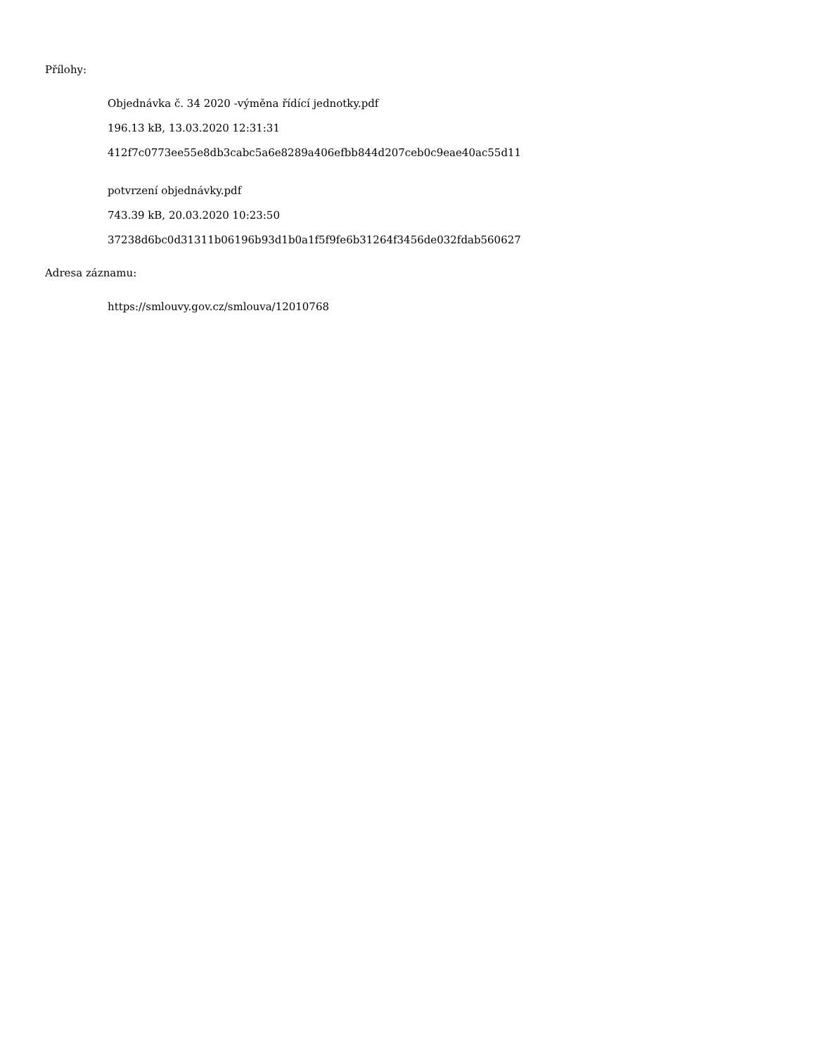Přílohy:
Objednávka č. 34 2020 -výměna řídící jednotky.pdf
196.13 kB, 13.03.2020 12:31:31
412f7c0773ee55e8db3cabc5a6e8289a406efbb844d207ceb0c9eae40ac55d11
potvrzení objednávky.pdf
743.39 kB, 20.03.2020 10:23:50
37238d6bc0d31311b06196b93d1b0a1f5f9fe6b31264f3456de032fdab560627
Adresa záznamu:
https://smlouvy.gov.cz/smlouva/12010768